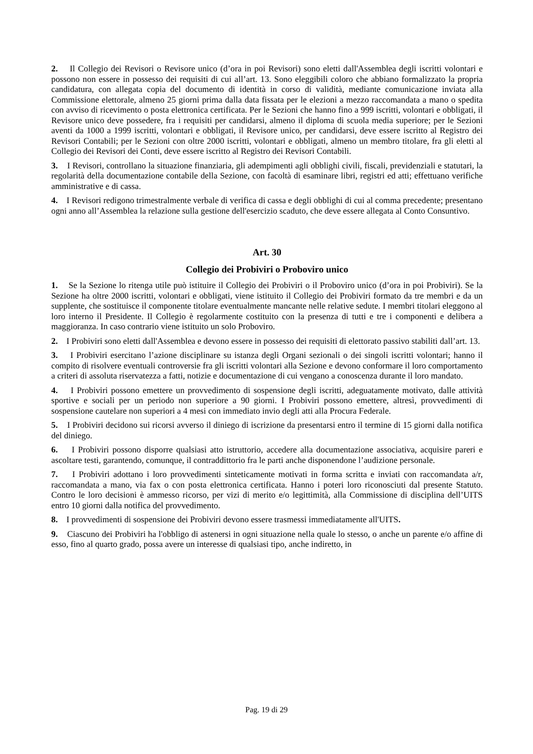2. Il Collegio dei Revisori o Revisore unico (d’ora in poi Revisori) sono eletti dall'Assemblea degli iscritti volontari e possono non essere in possesso dei requisiti di cui all’art. 13. Sono eleggibili coloro che abbiano formalizzato la propria candidatura, con allegata copia del documento di identità in corso di validità, mediante comunicazione inviata alla Commissione elettorale, almeno 25 giorni prima dalla data fissata per le elezioni a mezzo raccomandata a mano o spedita con avviso di ricevimento o posta elettronica certificata. Per le Sezioni che hanno fino a 999 iscritti, volontari e obbligati, il Revisore unico deve possedere, fra i requisiti per candidarsi, almeno il diploma di scuola media superiore; per le Sezioni aventi da 1000 a 1999 iscritti, volontari e obbligati, il Revisore unico, per candidarsi, deve essere iscritto al Registro dei Revisori Contabili; per le Sezioni con oltre 2000 iscritti, volontari e obbligati, almeno un membro titolare, fra gli eletti al Collegio dei Revisori dei Conti, deve essere iscritto al Registro dei Revisori Contabili.
3. I Revisori, controllano la situazione finanziaria, gli adempimenti agli obblighi civili, fiscali, previdenziali e statutari, la regolarità della documentazione contabile della Sezione, con facoltà di esaminare libri, registri ed atti; effettuano verifiche amministrative e di cassa.
4. I Revisori redigono trimestralmente verbale di verifica di cassa e degli obblighi di cui al comma precedente; presentano ogni anno all’Assemblea la relazione sulla gestione dell'esercizio scaduto, che deve essere allegata al Conto Consuntivo.
Art. 30
Collegio dei Probiviri o Proboviro unico
1. Se la Sezione lo ritenga utile può istituire il Collegio dei Probiviri o il Proboviro unico (d’ora in poi Probiviri). Se la Sezione ha oltre 2000 iscritti, volontari e obbligati, viene istituito il Collegio dei Probiviri formato da tre membri e da un supplente, che sostituisce il componente titolare eventualmente mancante nelle relative sedute. I membri titolari eleggono al loro interno il Presidente. Il Collegio è regolarmente costituito con la presenza di tutti e tre i componenti e delibera a maggioranza. In caso contrario viene istituito un solo Proboviro.
2. I Probiviri sono eletti dall'Assemblea e devono essere in possesso dei requisiti di elettorato passivo stabiliti dall’art. 13.
3. I Probiviri esercitano l’azione disciplinare su istanza degli Organi sezionali o dei singoli iscritti volontari; hanno il compito di risolvere eventuali controversie fra gli iscritti volontari alla Sezione e devono conformare il loro comportamento a criteri di assoluta riservatezza a fatti, notizie e documentazione di cui vengano a conoscenza durante il loro mandato.
4. I Probiviri possono emettere un provvedimento di sospensione degli iscritti, adeguatamente motivato, dalle attività sportive e sociali per un periodo non superiore a 90 giorni. I Probiviri possono emettere, altresì, provvedimenti di sospensione cautelare non superiori a 4 mesi con immediato invio degli atti alla Procura Federale.
5. I Probiviri decidono sui ricorsi avverso il diniego di iscrizione da presentarsi entro il termine di 15 giorni dalla notifica del diniego.
6. I Probiviri possono disporre qualsiasi atto istruttorio, accedere alla documentazione associativa, acquisire pareri e ascoltare testi, garantendo, comunque, il contraddittorio fra le parti anche disponendone l’audizione personale.
7. I Probiviri adottano i loro provvedimenti sinteticamente motivati in forma scritta e inviati con raccomandata a/r, raccomandata a mano, via fax o con posta elettronica certificata. Hanno i poteri loro riconosciuti dal presente Statuto. Contro le loro decisioni è ammesso ricorso, per vizi di merito e/o legittimità, alla Commissione di disciplina dell’UITS entro 10 giorni dalla notifica del provvedimento.
8. I provvedimenti di sospensione dei Probiviri devono essere trasmessi immediatamente all'UITS.
9. Ciascuno dei Probiviri ha l'obbligo di astenersi in ogni situazione nella quale lo stesso, o anche un parente e/o affine di esso, fino al quarto grado, possa avere un interesse di qualsiasi tipo, anche indiretto, in
Pag. 19 di 29